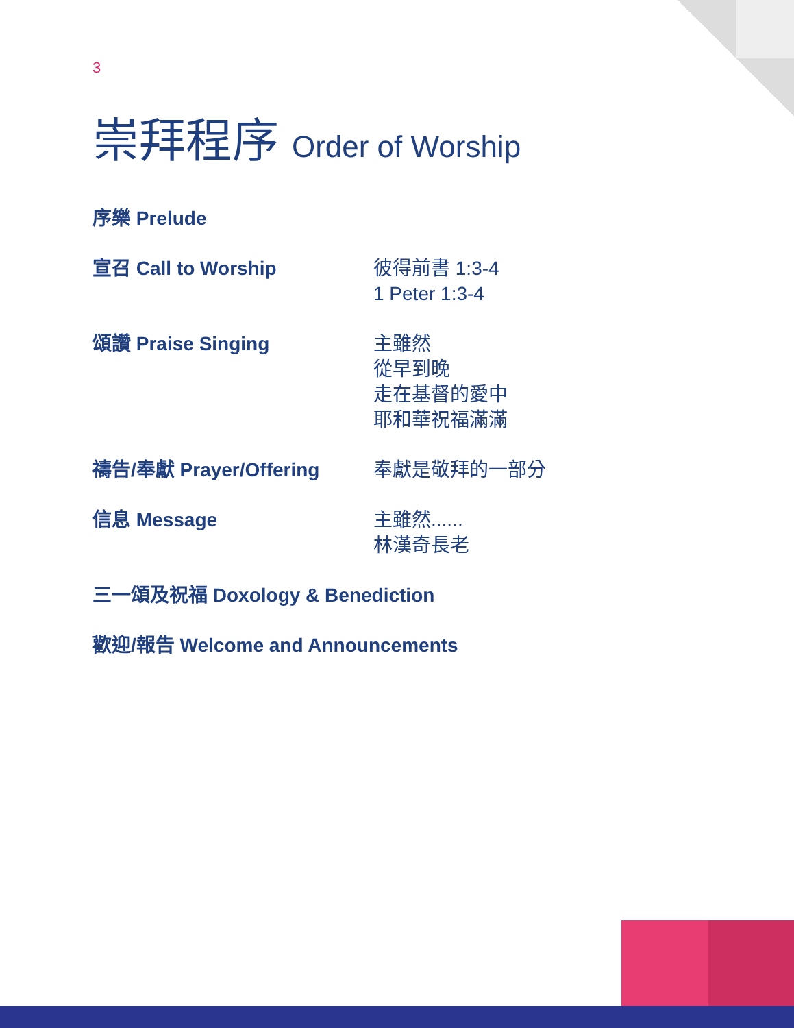3
崇拜程序 Order of Worship
序樂 Prelude
宣召 Call to Worship 彼得前書 1:3-4
1 Peter 1:3-4
頌讚 Praise Singing 主雖然
從早到晚
走在基督的愛中
耶和華祝福滿滿
禱告/奉獻 Prayer/Offering 奉獻是敬拜的一部分
信息 Message 主雖然......
林漢奇長老
三一頌及祝福 Doxology & Benediction
歡迎/報告 Welcome and Announcements